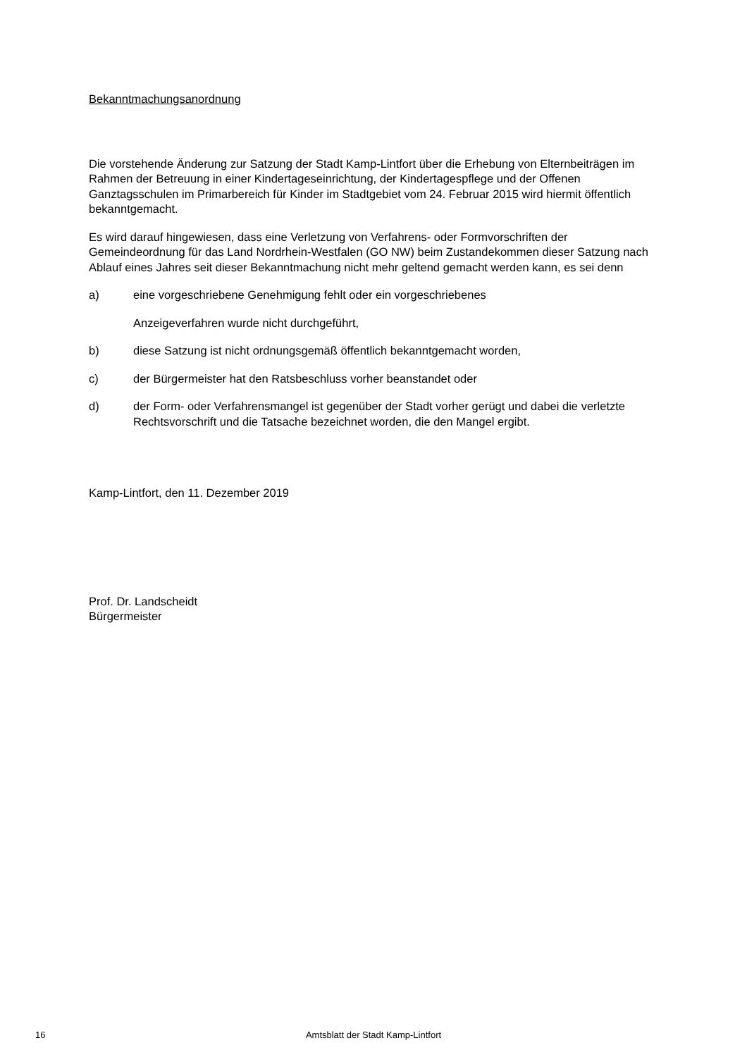Bekanntmachungsanordnung
Die vorstehende Änderung zur Satzung der Stadt Kamp-Lintfort über die Erhebung von Elternbeiträgen im Rahmen der Betreuung in einer Kindertageseinrichtung, der Kindertagespflege und der Offenen Ganztagsschulen im Primarbereich für Kinder im Stadtgebiet vom 24. Februar 2015 wird hiermit öffentlich bekanntgemacht.
Es wird darauf hingewiesen, dass eine Verletzung von Verfahrens- oder Formvorschriften der Gemeindeordnung für das Land Nordrhein-Westfalen (GO NW) beim Zustandekommen dieser Satzung nach Ablauf eines Jahres seit dieser Bekanntmachung nicht mehr geltend gemacht werden kann, es sei denn
a) eine vorgeschriebene Genehmigung fehlt oder ein vorgeschriebenes
Anzeigeverfahren wurde nicht durchgeführt,
b) diese Satzung ist nicht ordnungsgemäß öffentlich bekanntgemacht worden,
c) der Bürgermeister hat den Ratsbeschluss vorher beanstandet oder
d) der Form- oder Verfahrensmangel ist gegenüber der Stadt vorher gerügt und dabei die verletzte Rechtsvorschrift und die Tatsache bezeichnet worden, die den Mangel ergibt.
Kamp-Lintfort, den 11. Dezember 2019
Prof. Dr. Landscheidt
Bürgermeister
16
Amtsblatt der Stadt Kamp-Lintfort